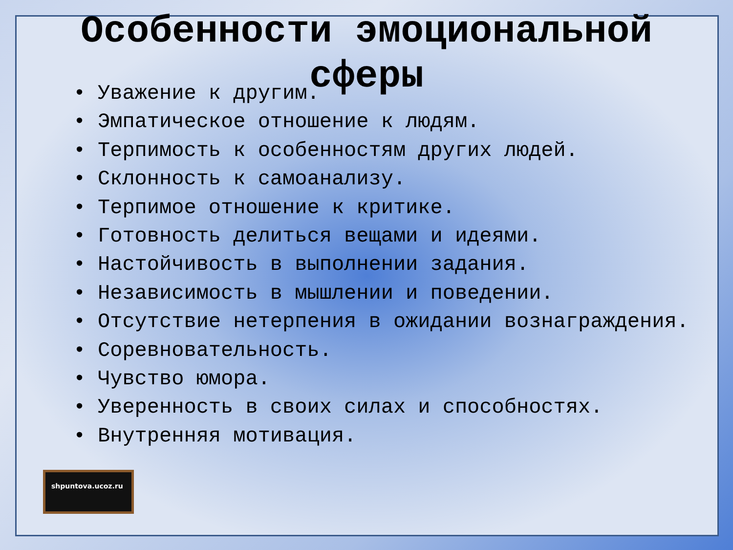Особенности эмоциональной
сферы
• Уважение к другим.
• Эмпатическое отношение к людям.
• Терпимость к особенностям других людей.
• Склонность к самоанализу.
• Терпимое отношение к критике.
• Готовность делиться вещами и идеями.
• Настойчивость в выполнении задания.
• Независимость в мышлении и поведении.
• Отсутствие нетерпения в ожидании вознаграждения.
• Соревновательность.
• Чувство юмора.
• Уверенность в своих силах и способностях.
• Внутренняя мотивация.
shpuntova.ucoz.ru